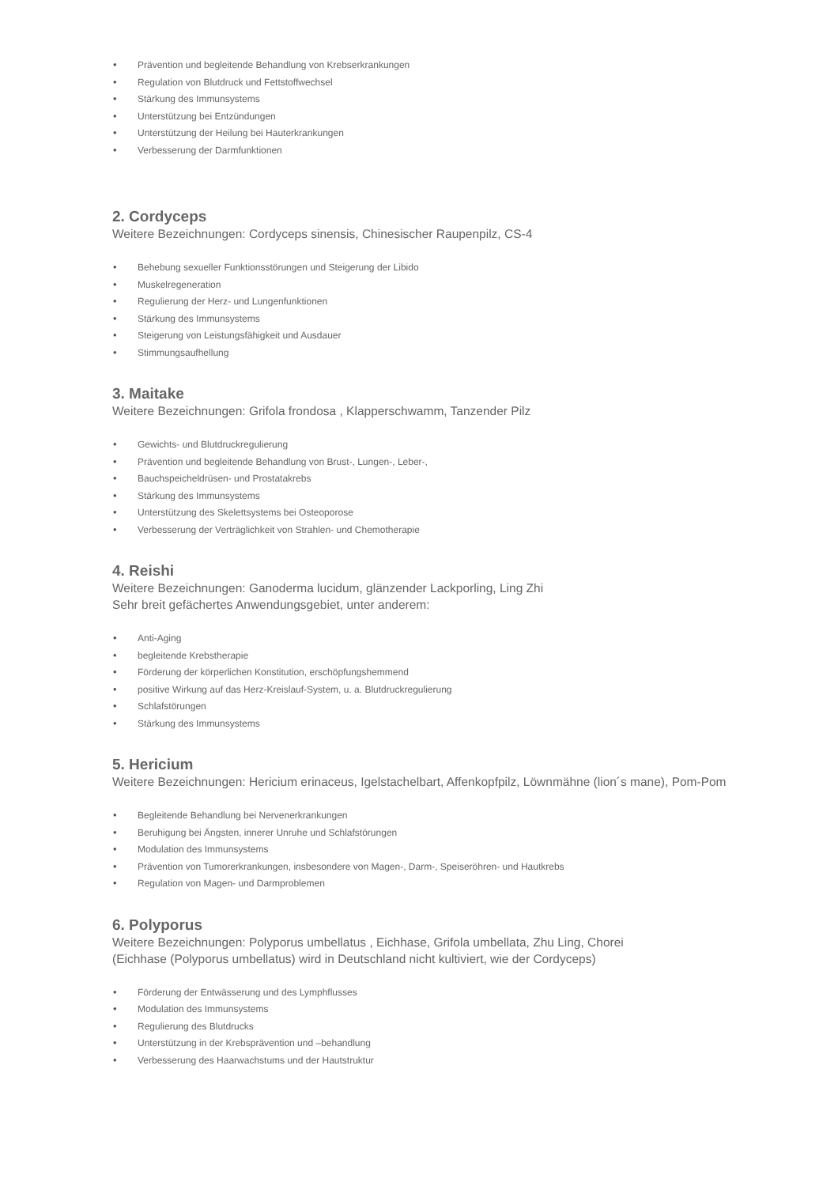• Prävention und begleitende Behandlung von Krebserkrankungen
• Regulation von Blutdruck und Fettstoffwechsel
• Stärkung des Immunsystems
• Unterstützung bei Entzündungen
• Unterstützung der Heilung bei Hauterkrankungen
• Verbesserung der Darmfunktionen
2. Cordyceps
Weitere Bezeichnungen: Cordyceps sinensis, Chinesischer Raupenpilz, CS-4
• Behebung sexueller Funktionsstörungen und Steigerung der Libido
• Muskelregeneration
• Regulierung der Herz- und Lungenfunktionen
• Stärkung des Immunsystems
• Steigerung von Leistungsfähigkeit und Ausdauer
• Stimmungsaufhellung
3. Maitake
Weitere Bezeichnungen: Grifola frondosa , Klapperschwamm, Tanzender Pilz
• Gewichts- und Blutdruckregulierung
• Prävention und begleitende Behandlung von Brust-, Lungen-, Leber-,
• Bauchspeicheldrüsen- und Prostatakrebs
• Stärkung des Immunsystems
• Unterstützung des Skelettsystems bei Osteoporose
• Verbesserung der Verträglichkeit von Strahlen- und Chemotherapie
4. Reishi
Weitere Bezeichnungen: Ganoderma lucidum, glänzender Lackporling, Ling Zhi
Sehr breit gefächertes Anwendungsgebiet, unter anderem:
• Anti-Aging
• begleitende Krebstherapie
• Förderung der körperlichen Konstitution, erschöpfungshemmend
• positive Wirkung auf das Herz-Kreislauf-System, u. a. Blutdruckregulierung
• Schlafstörungen
• Stärkung des Immunsystems
5. Hericium
Weitere Bezeichnungen: Hericium erinaceus, Igelstachelbart, Affenkopfpilz, Löwnmähne (lion´s mane), Pom-Pom
• Begleitende Behandlung bei Nervenerkrankungen
• Beruhigung bei Ängsten, innerer Unruhe und Schlafstörungen
• Modulation des Immunsystems
• Prävention von Tumorerkrankungen, insbesondere von Magen-, Darm-, Speiseröhren- und Hautkrebs
• Regulation von Magen- und Darmproblemen
6. Polyporus
Weitere Bezeichnungen: Polyporus umbellatus , Eichhase, Grifola umbellata, Zhu Ling, Chorei
(Eichhase (Polyporus umbellatus) wird in Deutschland nicht kultiviert, wie der Cordyceps)
• Förderung der Entwässerung und des Lymphflusses
• Modulation des Immunsystems
• Regulierung des Blutdrucks
• Unterstützung in der Krebsprävention und –behandlung
• Verbesserung des Haarwachstums und der Hautstruktur